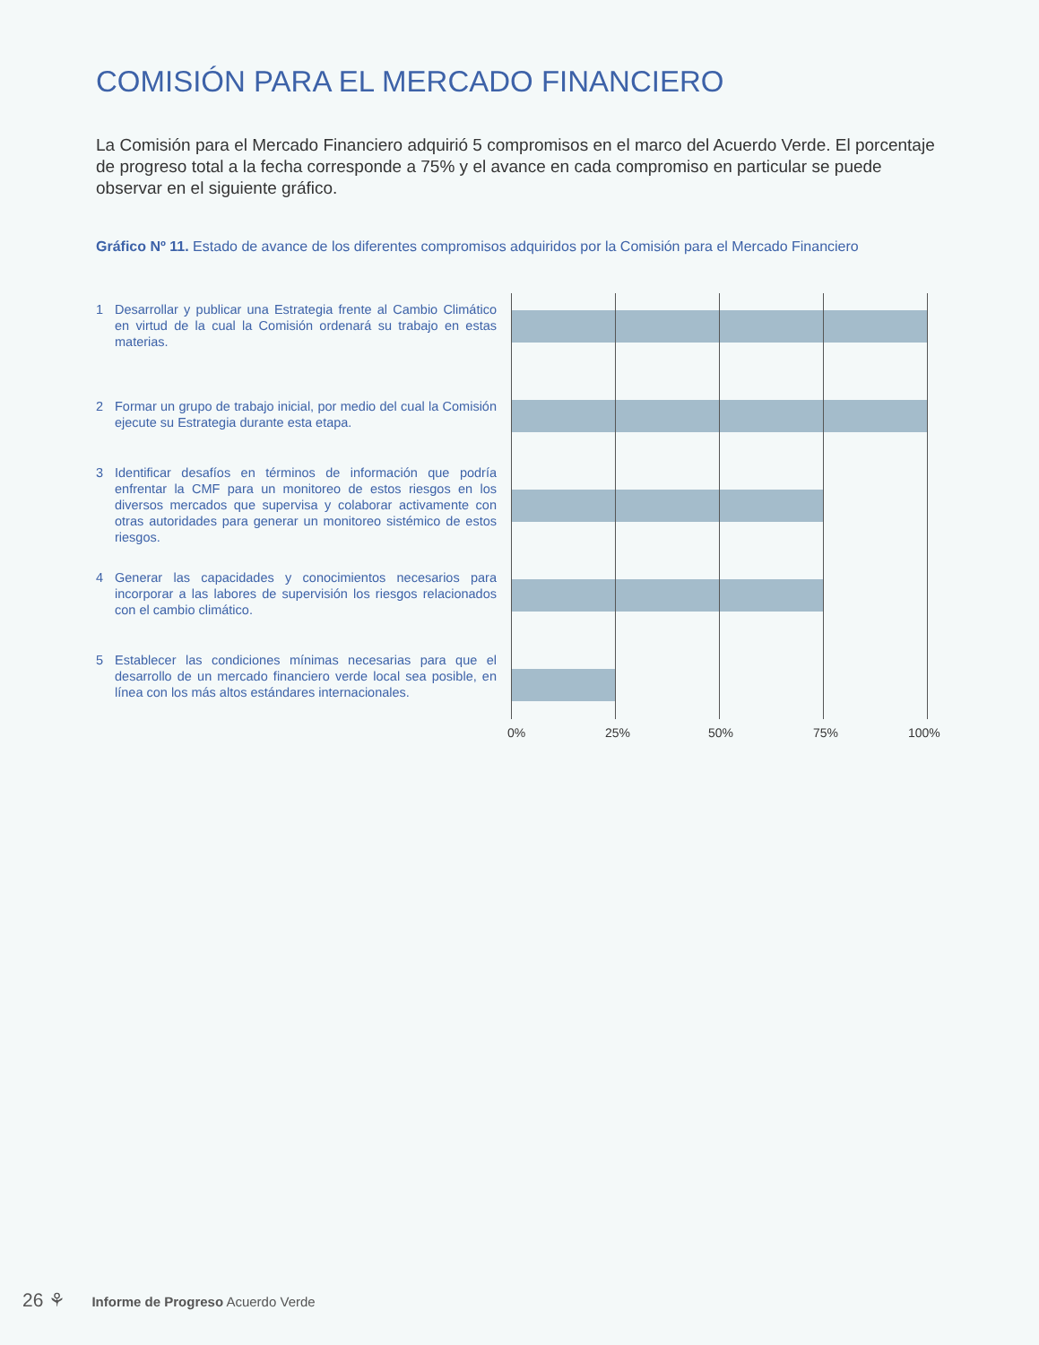COMISIÓN PARA EL MERCADO FINANCIERO
La Comisión para el Mercado Financiero adquirió 5 compromisos en el marco del Acuerdo Verde. El porcentaje de progreso total a la fecha corresponde a 75% y el avance en cada compromiso en particular se puede observar en el siguiente gráfico.
Gráfico Nº 11. Estado de avance de los diferentes compromisos adquiridos por la Comisión para el Mercado Financiero
1 Desarrollar y publicar una Estrategia frente al Cambio Climático en virtud de la cual la Comisión ordenará su trabajo en estas materias.
2 Formar un grupo de trabajo inicial, por medio del cual la Comisión ejecute su Estrategia durante esta etapa.
3 Identificar desafíos en términos de información que podría enfrentar la CMF para un monitoreo de estos riesgos en los diversos mercados que supervisa y colaborar activamente con otras autoridades para generar un monitoreo sistémico de estos riesgos.
4 Generar las capacidades y conocimientos necesarios para incorporar a las labores de supervisión los riesgos relacionados con el cambio climático.
5 Establecer las condiciones mínimas necesarias para que el desarrollo de un mercado financiero verde local sea posible, en línea con los más altos estándares internacionales.
0% 25% 50% 75% 100%
26 ⚘ Informe de Progreso Acuerdo Verde